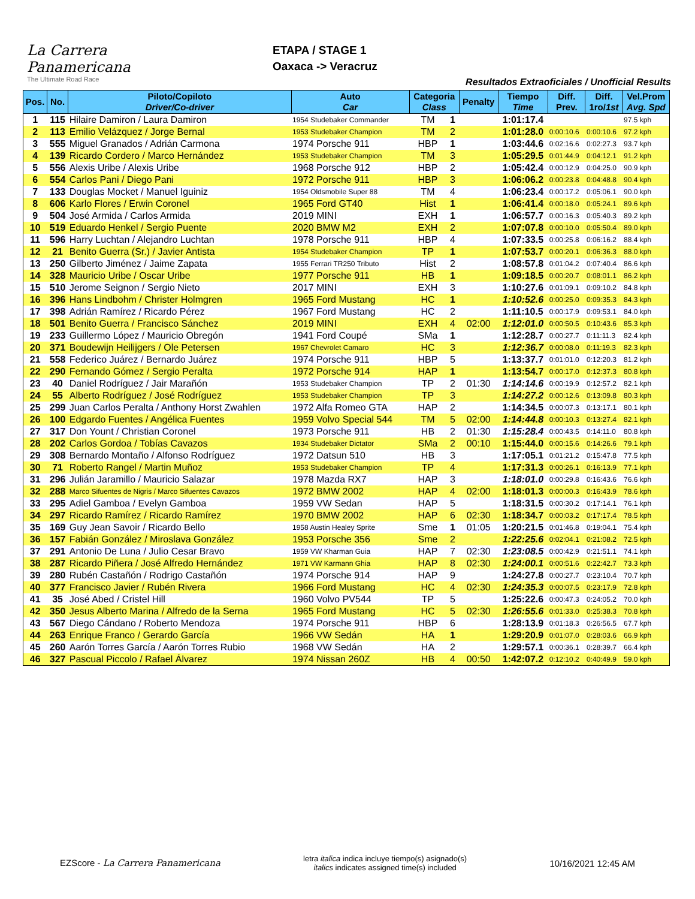La Carrera Panamericana
The Ultimate Road Race
ETAPA / STAGE 1
Oaxaca -> Veracruz
Resultados Extraoficiales / Unofficial Results
| Pos. | No. | Piloto/Copiloto Driver/Co-driver | Auto Car | Categoria Class | | Penalty | Tiempo Time | Diff. Prev. | Diff. 1ro/ 1st | Vel.Prom Avg. Spd |
| --- | --- | --- | --- | --- | --- | --- | --- | --- | --- | --- |
| 1 | 115 | Hilaire Damiron / Laura Damiron | 1954 Studebaker Commander | TM | 1 | | 1:01:17.4 | | | 97.5 kph |
| 2 | 113 | Emilio Velázquez / Jorge Bernal | 1953 Studebaker Champion | TM | 2 | | 1:01:28.0 | 0:00:10.6 | 0:00:10.6 | 97.2 kph |
| 3 | 555 | Miguel Granados / Adrián Carmona | 1974 Porsche 911 | HBP | 1 | | 1:03:44.6 | 0:02:16.6 | 0:02:27.3 | 93.7 kph |
| 4 | 139 | Ricardo Cordero / Marco Hernández | 1953 Studebaker Champion | TM | 3 | | 1:05:29.5 | 0:01:44.9 | 0:04:12.1 | 91.2 kph |
| 5 | 556 | Alexis Uribe / Alexis Uribe | 1968 Porsche 912 | HBP | 2 | | 1:05:42.4 | 0:00:12.9 | 0:04:25.0 | 90.9 kph |
| 6 | 554 | Carlos Pani / Diego Pani | 1972 Porsche 911 | HBP | 3 | | 1:06:06.2 | 0:00:23.8 | 0:04:48.8 | 90.4 kph |
| 7 | 133 | Douglas Mocket / Manuel Iguiniz | 1954 Oldsmobile Super 88 | TM | 4 | | 1:06:23.4 | 0:00:17.2 | 0:05:06.1 | 90.0 kph |
| 8 | 606 | Karlo Flores / Erwin Coronel | 1965 Ford GT40 | Hist | 1 | | 1:06:41.4 | 0:00:18.0 | 0:05:24.1 | 89.6 kph |
| 9 | 504 | José Armida / Carlos Armida | 2019 MINI | EXH | 1 | | 1:06:57.7 | 0:00:16.3 | 0:05:40.3 | 89.2 kph |
| 10 | 519 | Eduardo Henkel / Sergio Puente | 2020 BMW M2 | EXH | 2 | | 1:07:07.8 | 0:00:10.0 | 0:05:50.4 | 89.0 kph |
| 11 | 596 | Harry Luchtan / Alejandro Luchtan | 1978 Porsche 911 | HBP | 4 | | 1:07:33.5 | 0:00:25.8 | 0:06:16.2 | 88.4 kph |
| 12 | 21 | Benito Guerra (Sr.) / Javier Antista | 1954 Studebaker Champion | TP | 1 | | 1:07:53.7 | 0:00:20.1 | 0:06:36.3 | 88.0 kph |
| 13 | 250 | Gilberto Jiménez / Jaime Zapata | 1955 Ferrari TR250 Tributo | Hist | 2 | | 1:08:57.8 | 0:01:04.2 | 0:07:40.4 | 86.6 kph |
| 14 | 328 | Mauricio Uribe / Oscar Uribe | 1977 Porsche 911 | HB | 1 | | 1:09:18.5 | 0:00:20.7 | 0:08:01.1 | 86.2 kph |
| 15 | 510 | Jerome Seignon / Sergio Nieto | 2017 MINI | EXH | 3 | | 1:10:27.6 | 0:01:09.1 | 0:09:10.2 | 84.8 kph |
| 16 | 396 | Hans Lindbohm / Christer Holmgren | 1965 Ford Mustang | HC | 1 | | 1:10:52.6 | 0:00:25.0 | 0:09:35.3 | 84.3 kph |
| 17 | 398 | Adrián Ramírez / Ricardo Pérez | 1967 Ford Mustang | HC | 2 | | 1:11:10.5 | 0:00:17.9 | 0:09:53.1 | 84.0 kph |
| 18 | 501 | Benito Guerra / Francisco Sánchez | 2019 MINI | EXH | 4 | 02:00 | 1:12:01.0 | 0:00:50.5 | 0:10:43.6 | 85.3 kph |
| 19 | 233 | Guillermo López / Mauricio Obregón | 1941 Ford Coupé | SMa | 1 | | 1:12:28.7 | 0:00:27.7 | 0:11:11.3 | 82.4 kph |
| 20 | 371 | Boudewijn Heilijgers / Ole Petersen | 1967 Chevrolet Camaro | HC | 3 | | 1:12:36.7 | 0:00:08.0 | 0:11:19.3 | 82.3 kph |
| 21 | 558 | Federico Juárez / Bernardo Juárez | 1974 Porsche 911 | HBP | 5 | | 1:13:37.7 | 0:01:01.0 | 0:12:20.3 | 81.2 kph |
| 22 | 290 | Fernando Gómez / Sergio Peralta | 1972 Porsche 914 | HAP | 1 | | 1:13:54.7 | 0:00:17.0 | 0:12:37.3 | 80.8 kph |
| 23 | 40 | Daniel Rodríguez / Jair Marañón | 1953 Studebaker Champion | TP | 2 | 01:30 | 1:14:14.6 | 0:00:19.9 | 0:12:57.2 | 82.1 kph |
| 24 | 55 | Alberto Rodríguez / José Rodríguez | 1953 Studebaker Champion | TP | 3 | | 1:14:27.2 | 0:00:12.6 | 0:13:09.8 | 80.3 kph |
| 25 | 299 | Juan Carlos Peralta / Anthony Horst Zwahlen | 1972 Alfa Romeo GTA | HAP | 2 | | 1:14:34.5 | 0:00:07.3 | 0:13:17.1 | 80.1 kph |
| 26 | 100 | Edgardo Fuentes / Angélica Fuentes | 1959 Volvo Special 544 | TM | 5 | 02:00 | 1:14:44.8 | 0:00:10.3 | 0:13:27.4 | 82.1 kph |
| 27 | 317 | Don Yount / Christian Coronel | 1973 Porsche 911 | HB | 2 | 01:30 | 1:15:28.4 | 0:00:43.5 | 0:14:11.0 | 80.8 kph |
| 28 | 202 | Carlos Gordoa / Tobías Cavazos | 1934 Studebaker Dictator | SMa | 2 | 00:10 | 1:15:44.0 | 0:00:15.6 | 0:14:26.6 | 79.1 kph |
| 29 | 308 | Bernardo Montaño / Alfonso Rodríguez | 1972 Datsun 510 | HB | 3 | | 1:17:05.1 | 0:01:21.2 | 0:15:47.8 | 77.5 kph |
| 30 | 71 | Roberto Rangel / Martin Muñoz | 1953 Studebaker Champion | TP | 4 | | 1:17:31.3 | 0:00:26.1 | 0:16:13.9 | 77.1 kph |
| 31 | 296 | Julián Jaramillo / Mauricio Salazar | 1978 Mazda RX7 | HAP | 3 | | 1:18:01.0 | 0:00:29.8 | 0:16:43.6 | 76.6 kph |
| 32 | 288 | Marco Sifuentes de Nigris / Marco Sifuentes Cavazos | 1972 BMW 2002 | HAP | 4 | 02:00 | 1:18:01.3 | 0:00:00.3 | 0:16:43.9 | 78.6 kph |
| 33 | 295 | Adiel Gamboa / Evelyn Gamboa | 1959 VW Sedan | HAP | 5 | | 1:18:31.5 | 0:00:30.2 | 0:17:14.1 | 76.1 kph |
| 34 | 297 | Ricardo Ramírez / Ricardo Ramírez | 1970 BMW 2002 | HAP | 6 | 02:30 | 1:18:34.7 | 0:00:03.2 | 0:17:17.4 | 78.5 kph |
| 35 | 169 | Guy Jean Savoir / Ricardo Bello | 1958 Austin Healey Sprite | Sme | 1 | 01:05 | 1:20:21.5 | 0:01:46.8 | 0:19:04.1 | 75.4 kph |
| 36 | 157 | Fabián González / Miroslava González | 1953 Porsche 356 | Sme | 2 | | 1:22:25.6 | 0:02:04.1 | 0:21:08.2 | 72.5 kph |
| 37 | 291 | Antonio De Luna / Julio Cesar Bravo | 1959 VW Kharman Guia | HAP | 7 | 02:30 | 1:23:08.5 | 0:00:42.9 | 0:21:51.1 | 74.1 kph |
| 38 | 287 | Ricardo Piñera / José Alfredo Hernández | 1971 VW Karmann Ghia | HAP | 8 | 02:30 | 1:24:00.1 | 0:00:51.6 | 0:22:42.7 | 73.3 kph |
| 39 | 280 | Rubén Castañón / Rodrigo Castañón | 1974 Porsche 914 | HAP | 9 | | 1:24:27.8 | 0:00:27.7 | 0:23:10.4 | 70.7 kph |
| 40 | 377 | Francisco Javier / Rubén Rivera | 1966 Ford Mustang | HC | 4 | 02:30 | 1:24:35.3 | 0:00:07.5 | 0:23:17.9 | 72.8 kph |
| 41 | 35 | José Abed / Cristel Hill | 1960 Volvo PV544 | TP | 5 | | 1:25:22.6 | 0:00:47.3 | 0:24:05.2 | 70.0 kph |
| 42 | 350 | Jesus Alberto Marina / Alfredo de la Serna | 1965 Ford Mustang | HC | 5 | 02:30 | 1:26:55.6 | 0:01:33.0 | 0:25:38.3 | 70.8 kph |
| 43 | 567 | Diego Cándano / Roberto Mendoza | 1974 Porsche 911 | HBP | 6 | | 1:28:13.9 | 0:01:18.3 | 0:26:56.5 | 67.7 kph |
| 44 | 263 | Enrique Franco / Gerardo García | 1966 VW Sedán | HA | 1 | | 1:29:20.9 | 0:01:07.0 | 0:28:03.6 | 66.9 kph |
| 45 | 260 | Aarón Torres García / Aarón Torres Rubio | 1968 VW Sedán | HA | 2 | | 1:29:57.1 | 0:00:36.1 | 0:28:39.7 | 66.4 kph |
| 46 | 327 | Pascual Piccolo / Rafael Álvarez | 1974 Nissan 260Z | HB | 4 | 00:50 | 1:42:07.2 | 0:12:10.2 | 0:40:49.9 | 59.0 kph |
EZScore - La Carrera Panamericana
letra italica indica incluye tiempo(s) asignado(s)
italics indicates assigned time(s) included
10/16/2021 12:45 AM